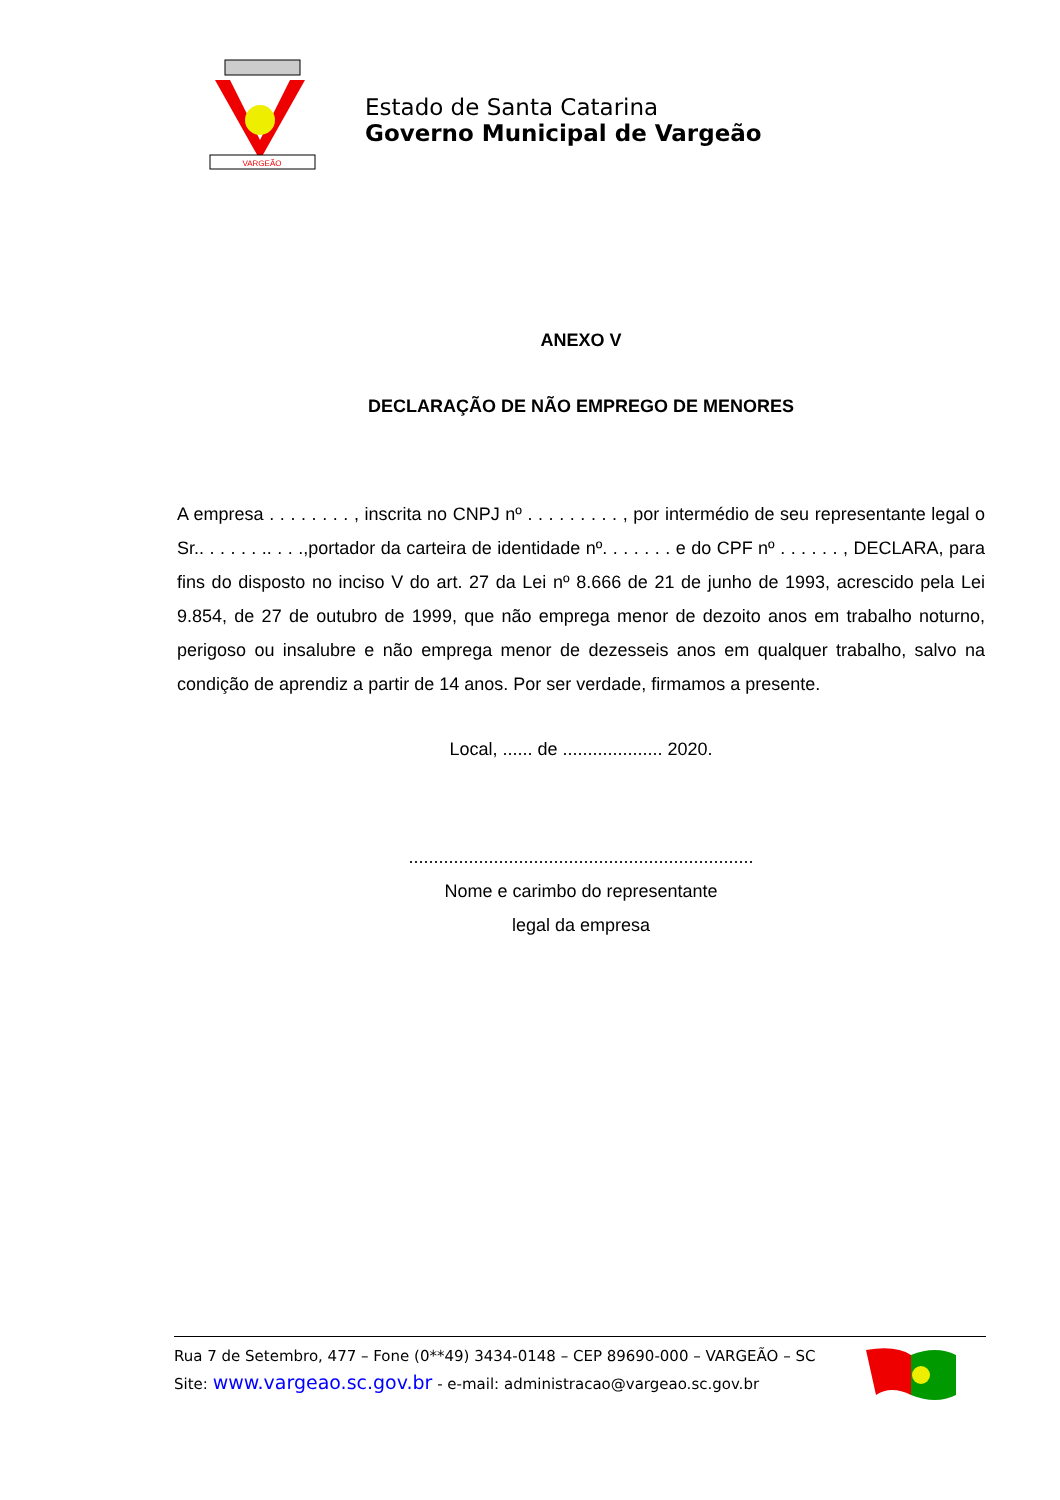VARGEÃO
Estado de Santa Catarina
Governo Municipal de Vargeão
ANEXO V
DECLARAÇÃO DE NÃO EMPREGO DE MENORES
A empresa . . . . . . . . , inscrita no CNPJ nº . . . . . . . . . , por intermédio de seu representante legal o Sr.. . . . . . .. . . .,portador da carteira de identidade nº. . . . . . . e do CPF nº . . . . . . , DECLARA, para fins do disposto no inciso V do art. 27 da Lei nº 8.666 de 21 de junho de 1993, acrescido pela Lei 9.854, de 27 de outubro de 1999, que não emprega menor de dezoito anos em trabalho noturno, perigoso ou insalubre e não emprega menor de dezesseis anos em qualquer trabalho, salvo na condição de aprendiz a partir de 14 anos. Por ser verdade, firmamos a presente.
Local, ...... de .................... 2020.
.....................................................................
Nome e carimbo do representante
legal da empresa
Rua 7 de Setembro, 477 – Fone (0**49) 3434-0148 – CEP 89690-000 – VARGEÃO – SC
Site: www.vargeao.sc.gov.br - e-mail: administracao@vargeao.sc.gov.br